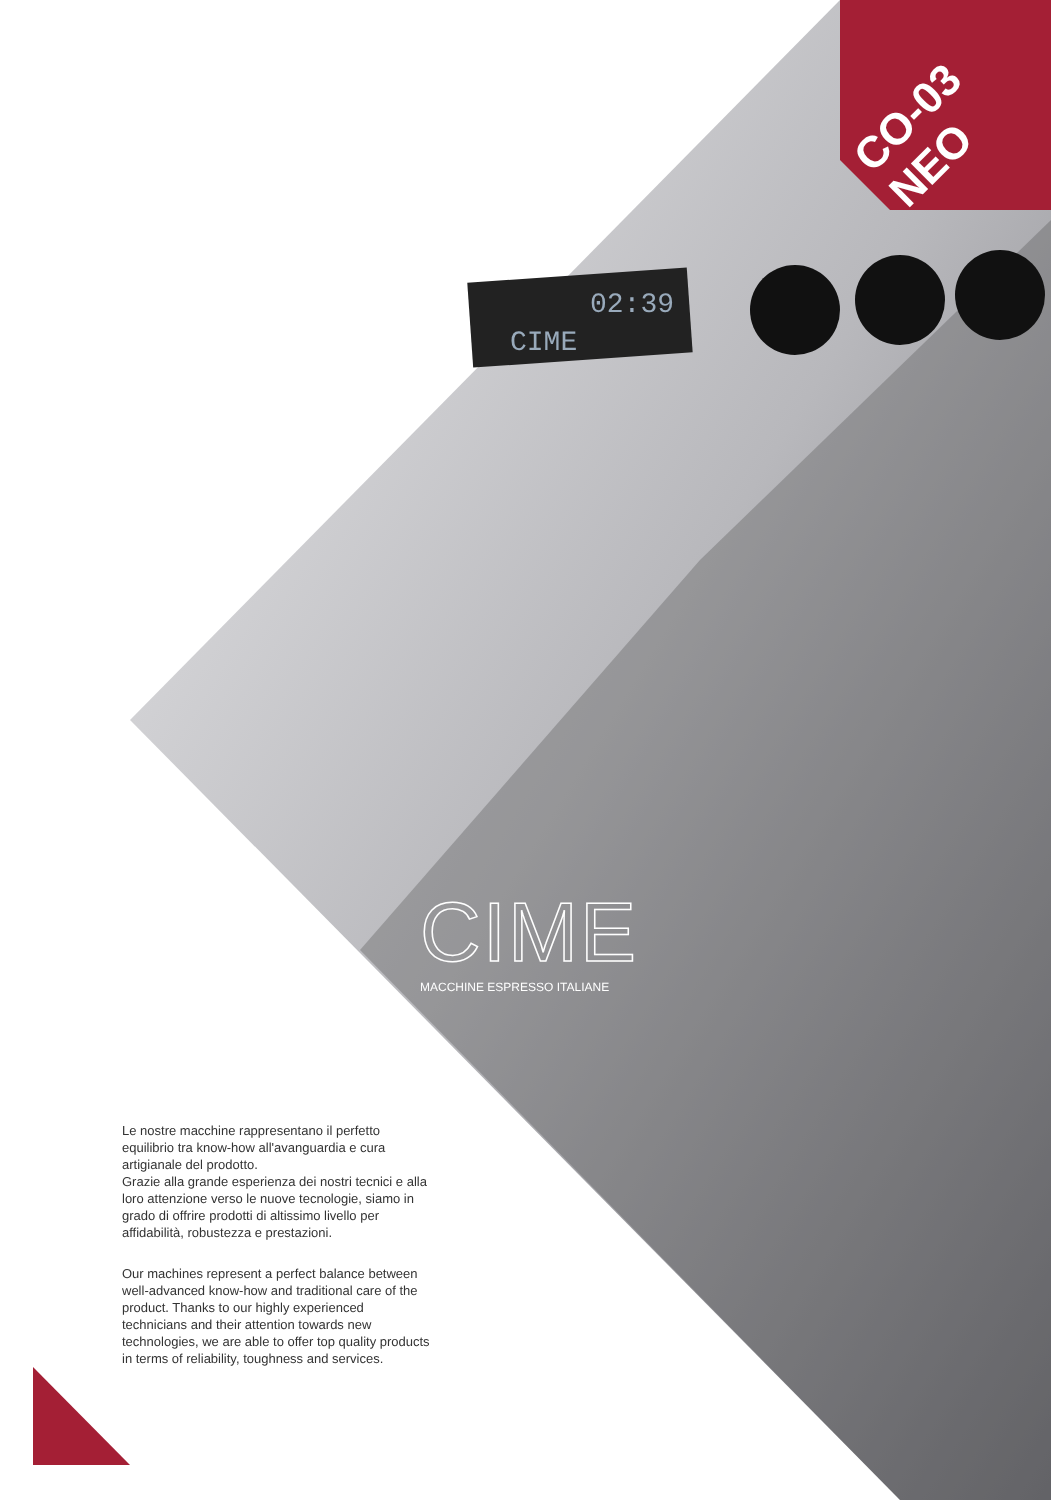CIME
02:39
CO-03 NEO
CIME
MACCHINE ESPRESSO ITALIANE
Le nostre macchine rappresentano il perfetto equilibrio tra know-how all'avanguardia e cura artigianale del prodotto.
Grazie alla grande esperienza dei nostri tecnici e alla loro attenzione verso le nuove tecnologie, siamo in grado di offrire prodotti di altissimo livello per affidabilità, robustezza e prestazioni.
Our machines represent a perfect balance between well-advanced know-how and traditional care of the product. Thanks to our highly experienced technicians and their attention towards new technologies, we are able to offer top quality products in terms of reliability, toughness and services.